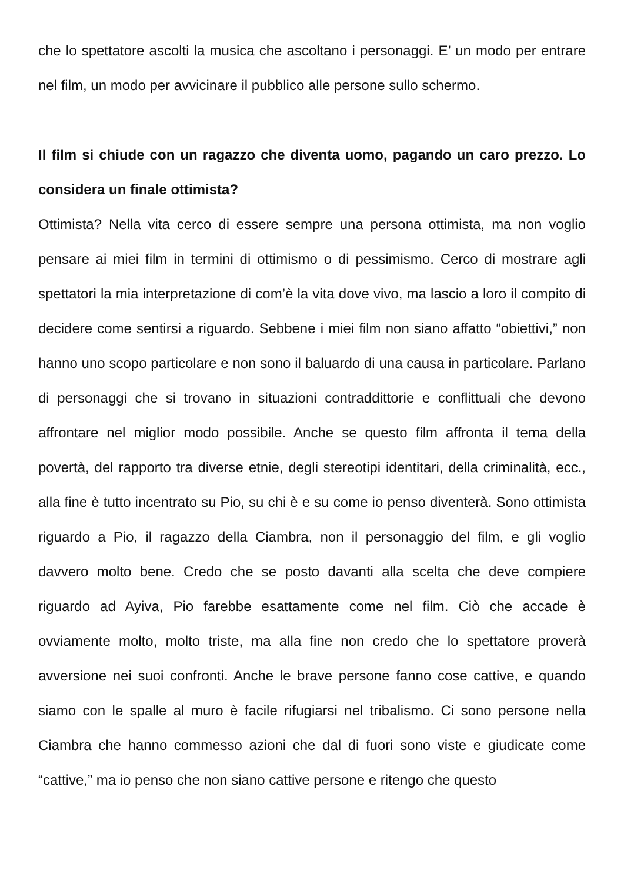che lo spettatore ascolti la musica che ascoltano i personaggi. E’ un modo per entrare nel film, un modo per avvicinare il pubblico alle persone sullo schermo.
Il film si chiude con un ragazzo che diventa uomo, pagando un caro prezzo. Lo considera un finale ottimista?
Ottimista? Nella vita cerco di essere sempre una persona ottimista, ma non voglio pensare ai miei film in termini di ottimismo o di pessimismo. Cerco di mostrare agli spettatori la mia interpretazione di com’è la vita dove vivo, ma lascio a loro il compito di decidere come sentirsi a riguardo. Sebbene i miei film non siano affatto “obiettivi,” non hanno uno scopo particolare e non sono il baluardo di una causa in particolare. Parlano di personaggi che si trovano in situazioni contraddittorie e conflittuali che devono affrontare nel miglior modo possibile. Anche se questo film affronta il tema della povertà, del rapporto tra diverse etnie, degli stereotipi identitari, della criminalità, ecc., alla fine è tutto incentrato su Pio, su chi è e su come io penso diventerà. Sono ottimista riguardo a Pio, il ragazzo della Ciambra, non il personaggio del film, e gli voglio davvero molto bene. Credo che se posto davanti alla scelta che deve compiere riguardo ad Ayiva, Pio farebbe esattamente come nel film. Ciò che accade è ovviamente molto, molto triste, ma alla fine non credo che lo spettatore proverà avversione nei suoi confronti. Anche le brave persone fanno cose cattive, e quando siamo con le spalle al muro è facile rifugiarsi nel tribalismo. Ci sono persone nella Ciambra che hanno commesso azioni che dal di fuori sono viste e giudicate come “cattive,” ma io penso che non siano cattive persone e ritengo che questo